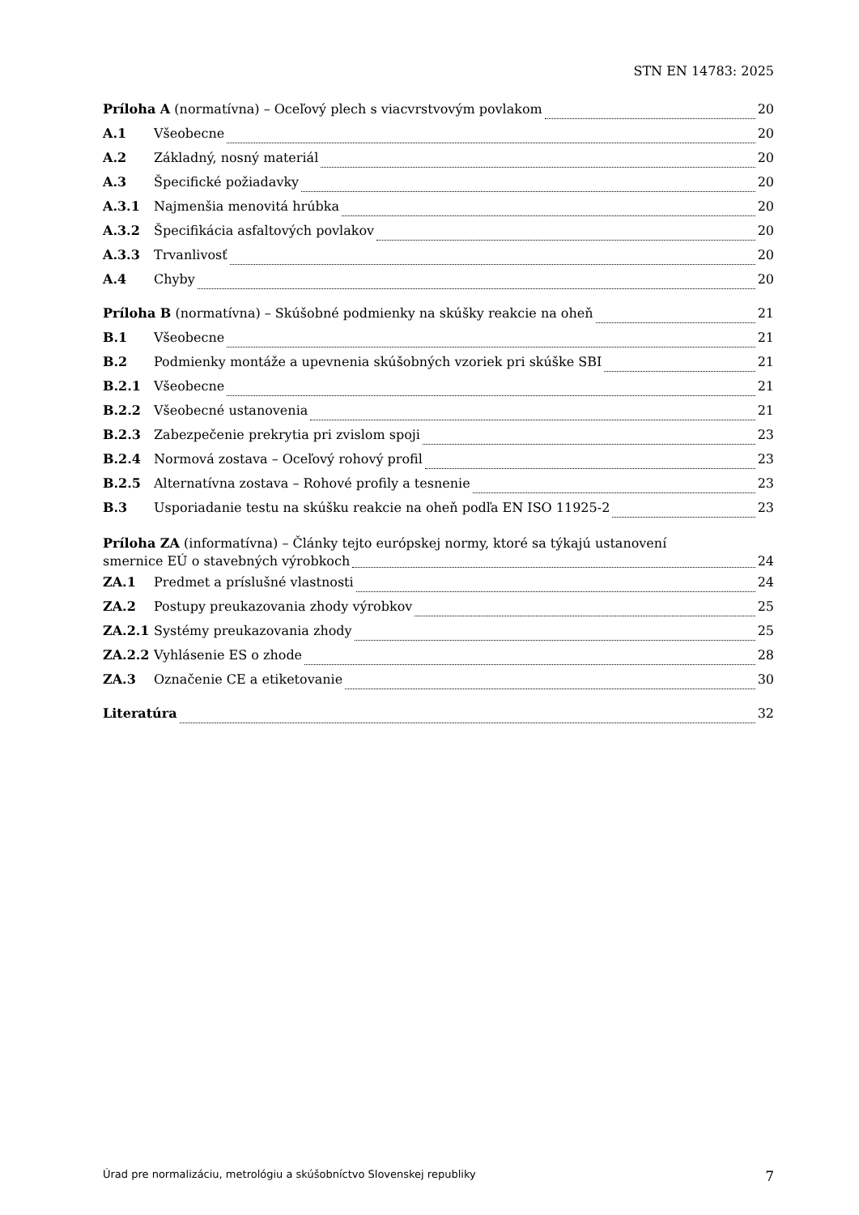STN EN 14783: 2025
Príloha A (normatívna) – Oceľový plech s viacvrstvovým povlakom 20
A.1 Všeobecne 20
A.2 Základný, nosný materiál 20
A.3 Špecifické požiadavky 20
A.3.1 Najmenšia menovitá hrúbka 20
A.3.2 Špecifikácia asfaltových povlakov 20
A.3.3 Trvanlivosť 20
A.4 Chyby 20
Príloha B (normatívna) – Skúšobné podmienky na skúšky reakcie na oheň 21
B.1 Všeobecne 21
B.2 Podmienky montáže a upevnenia skúšobných vzoriek pri skúške SBI 21
B.2.1 Všeobecne 21
B.2.2 Všeobecné ustanovenia 21
B.2.3 Zabezpečenie prekrytia pri zvislom spoji 23
B.2.4 Normová zostava – Oceľový rohový profil 23
B.2.5 Alternatívna zostava – Rohové profily a tesnenie 23
B.3 Usporiadanie testu na skúšku reakcie na oheň podľa EN ISO 11925-2 23
Príloha ZA (informatívna) – Články tejto európskej normy, ktoré sa týkajú ustanovení
smernice EÚ o stavebných výrobkoch 24
ZA.1 Predmet a príslušné vlastnosti 24
ZA.2 Postupy preukazovania zhody výrobkov 25
ZA.2.1 Systémy preukazovania zhody 25
ZA.2.2 Vyhlásenie ES o zhode 28
ZA.3 Označenie CE a etiketovanie 30
Literatúra 32
Úrad pre normalizáciu, metrológiu a skúšobníctvo Slovenskej republiky 7